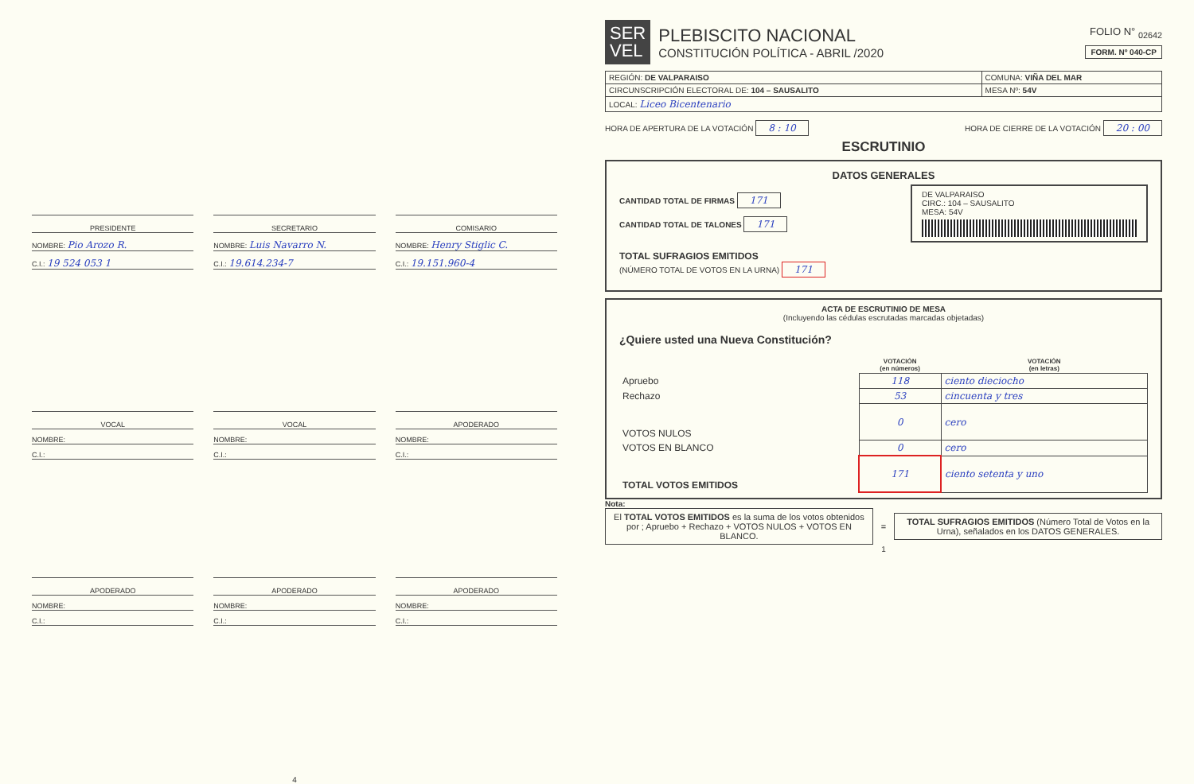PRESIDENTE
NOMBRE: Pio Arozo R.
C.I.: 19 524 053 1
SECRETARIO
NOMBRE: Luis Navarro N.
C.I.: 19.614.234-7
COMISARIO
NOMBRE: Henry Stiglic C.
C.I.: 19.151.960-4
VOCAL
NOMBRE:
C.I.:
VOCAL
NOMBRE:
C.I.:
APODERADO
NOMBRE:
C.I.:
APODERADO
NOMBRE:
C.I.:
APODERADO
NOMBRE:
C.I.:
APODERADO
NOMBRE:
C.I.:
4
SER
VEL
PLEBISCITO NACIONAL
CONSTITUCIÓN POLÍTICA - ABRIL /2020
FOLIO N° <sub>02642</sub>
FORM. Nº 040-CP
| REGIÓN: DE VALPARAISO | COMUNA: VIÑA DEL MAR |
| CIRCUNSCRIPCIÓN ELECTORAL DE: 104 – SAUSALITO | MESA Nº: 54V |
| LOCAL: Liceo Bicentenario | |
HORA DE APERTURA DE LA VOTACIÓN 8 : 10 HORA DE CIERRE DE LA VOTACIÓN 20 : 00
ESCRUTINIO
DATOS GENERALES
CANTIDAD TOTAL DE FIRMAS 171
CANTIDAD TOTAL DE TALONES 171
DE VALPARAISO
CIRC.: 104 – SAUSALITO
MESA: 54V
TOTAL SUFRAGIOS EMITIDOS
(NÚMERO TOTAL DE VOTOS EN LA URNA) 171
ACTA DE ESCRUTINIO DE MESA
(Incluyendo las cédulas escrutadas marcadas objetadas)
¿Quiere usted una Nueva Constitución?
| | VOTACIÓN (en números) | VOTACIÓN (en letras) |
| Apruebo | 118 | ciento dieciocho |
| Rechazo | 53 | cincuenta y tres |
| VOTOS NULOS | 0 | cero |
| VOTOS EN BLANCO | 0 | cero |
| TOTAL VOTOS EMITIDOS | 171 | ciento setenta y uno |
Nota:
El TOTAL VOTOS EMITIDOS es la suma de los votos obtenidos por ; Apruebo + Rechazo + VOTOS NULOS + VOTOS EN BLANCO.
=
TOTAL SUFRAGIOS EMITIDOS (Número Total de Votos en la Urna), señalados en los DATOS GENERALES.
1